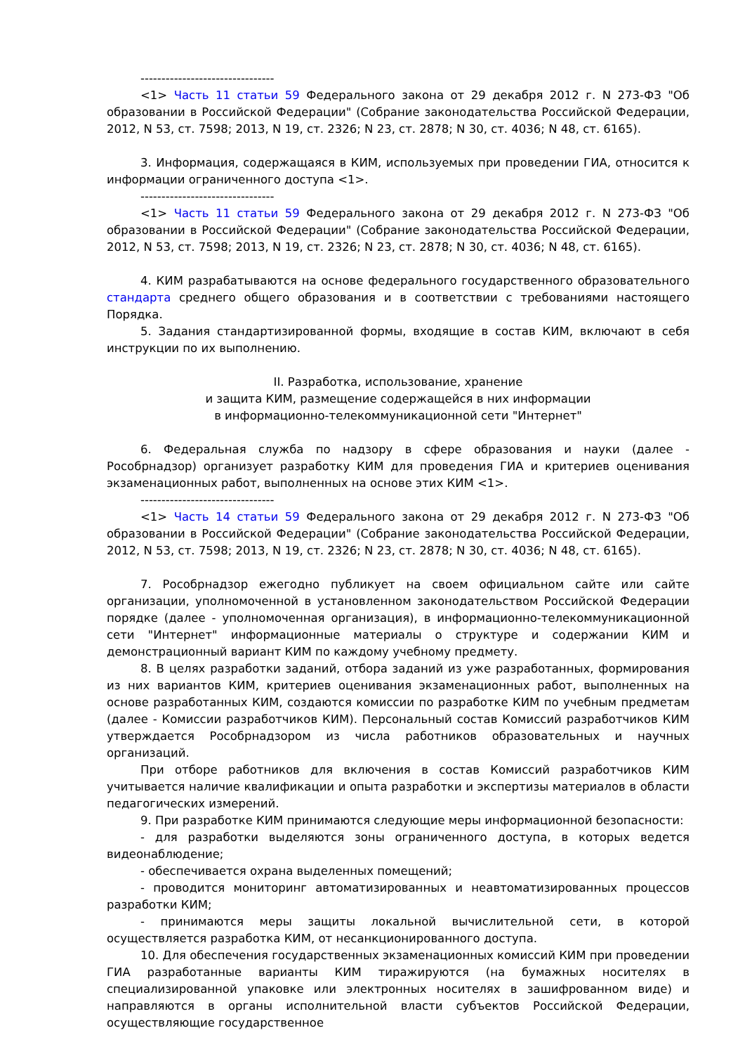--------------------------------
<1> Часть 11 статьи 59 Федерального закона от 29 декабря 2012 г. N 273-ФЗ "Об образовании в Российской Федерации" (Собрание законодательства Российской Федерации, 2012, N 53, ст. 7598; 2013, N 19, ст. 2326; N 23, ст. 2878; N 30, ст. 4036; N 48, ст. 6165).
3. Информация, содержащаяся в КИМ, используемых при проведении ГИА, относится к информации ограниченного доступа <1>.
--------------------------------
<1> Часть 11 статьи 59 Федерального закона от 29 декабря 2012 г. N 273-ФЗ "Об образовании в Российской Федерации" (Собрание законодательства Российской Федерации, 2012, N 53, ст. 7598; 2013, N 19, ст. 2326; N 23, ст. 2878; N 30, ст. 4036; N 48, ст. 6165).
4. КИМ разрабатываются на основе федерального государственного образовательного стандарта среднего общего образования и в соответствии с требованиями настоящего Порядка.
5. Задания стандартизированной формы, входящие в состав КИМ, включают в себя инструкции по их выполнению.
II. Разработка, использование, хранение
и защита КИМ, размещение содержащейся в них информации
в информационно-телекоммуникационной сети "Интернет"
6. Федеральная служба по надзору в сфере образования и науки (далее - Рособрнадзор) организует разработку КИМ для проведения ГИА и критериев оценивания экзаменационных работ, выполненных на основе этих КИМ <1>.
--------------------------------
<1> Часть 14 статьи 59 Федерального закона от 29 декабря 2012 г. N 273-ФЗ "Об образовании в Российской Федерации" (Собрание законодательства Российской Федерации, 2012, N 53, ст. 7598; 2013, N 19, ст. 2326; N 23, ст. 2878; N 30, ст. 4036; N 48, ст. 6165).
7. Рособрнадзор ежегодно публикует на своем официальном сайте или сайте организации, уполномоченной в установленном законодательством Российской Федерации порядке (далее - уполномоченная организация), в информационно-телекоммуникационной сети "Интернет" информационные материалы о структуре и содержании КИМ и демонстрационный вариант КИМ по каждому учебному предмету.
8. В целях разработки заданий, отбора заданий из уже разработанных, формирования из них вариантов КИМ, критериев оценивания экзаменационных работ, выполненных на основе разработанных КИМ, создаются комиссии по разработке КИМ по учебным предметам (далее - Комиссии разработчиков КИМ). Персональный состав Комиссий разработчиков КИМ утверждается Рособрнадзором из числа работников образовательных и научных организаций.
При отборе работников для включения в состав Комиссий разработчиков КИМ учитывается наличие квалификации и опыта разработки и экспертизы материалов в области педагогических измерений.
9. При разработке КИМ принимаются следующие меры информационной безопасности:
- для разработки выделяются зоны ограниченного доступа, в которых ведется видеонаблюдение;
- обеспечивается охрана выделенных помещений;
- проводится мониторинг автоматизированных и неавтоматизированных процессов разработки КИМ;
- принимаются меры защиты локальной вычислительной сети, в которой осуществляется разработка КИМ, от несанкционированного доступа.
10. Для обеспечения государственных экзаменационных комиссий КИМ при проведении ГИА разработанные варианты КИМ тиражируются (на бумажных носителях в специализированной упаковке или электронных носителях в зашифрованном виде) и направляются в органы исполнительной власти субъектов Российской Федерации, осуществляющие государственное